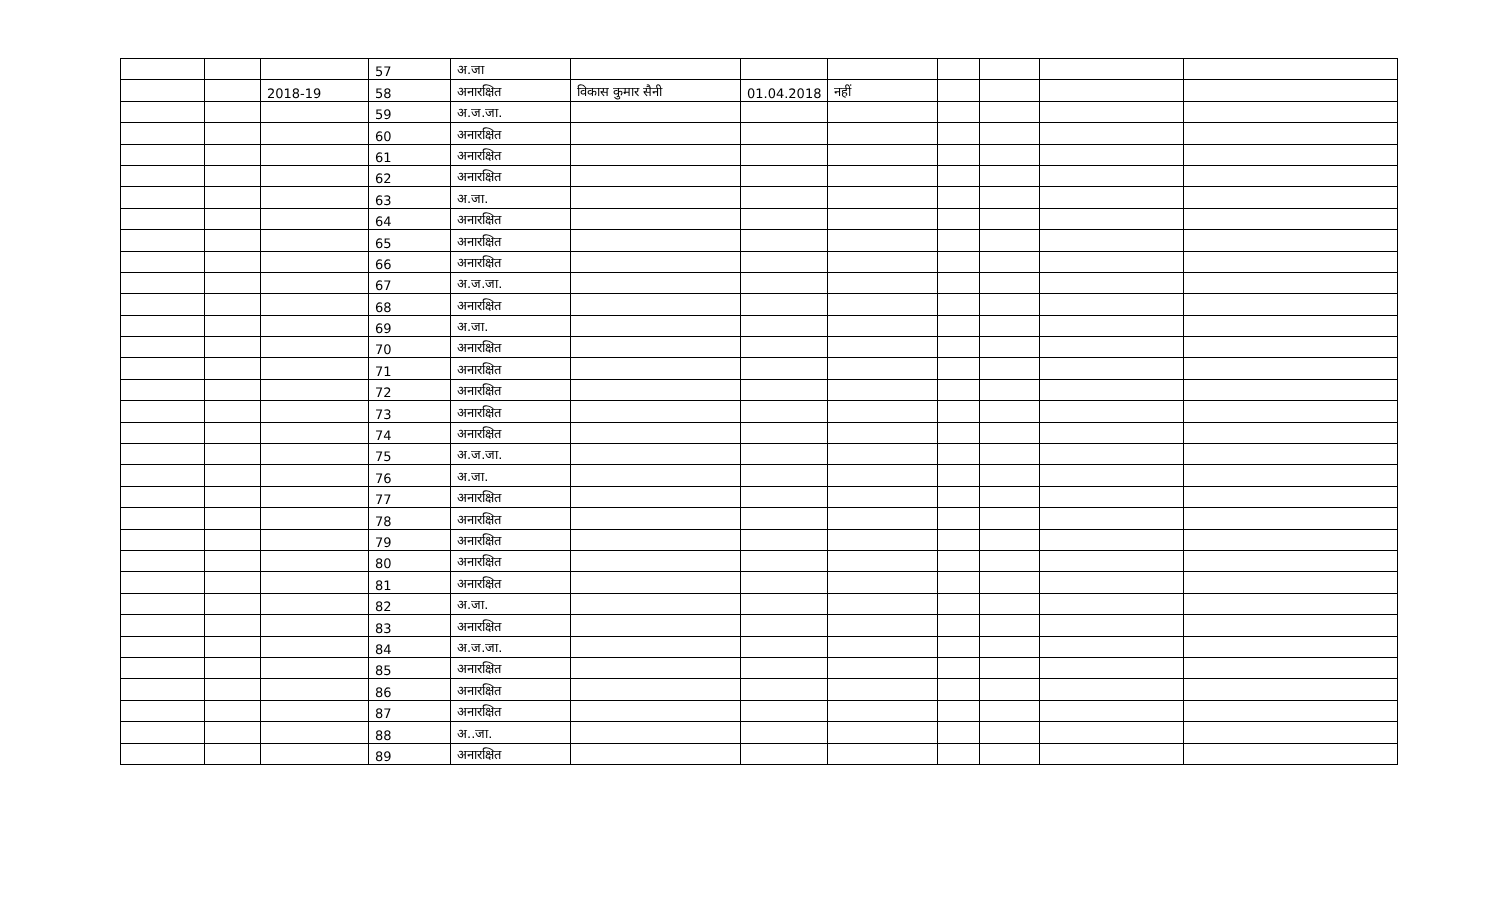| | | | 57 | अ.जा | | | | | | | |
| | | 2018-19 | 58 | अनारक्षित | विकास कुमार सैनी | 01.04.2018 | नहीं | | | | |
| | | | 59 | अ.ज.जा. | | | | | | | |
| | | | 60 | अनारक्षित | | | | | | | |
| | | | 61 | अनारक्षित | | | | | | | |
| | | | 62 | अनारक्षित | | | | | | | |
| | | | 63 | अ.जा. | | | | | | | |
| | | | 64 | अनारक्षित | | | | | | | |
| | | | 65 | अनारक्षित | | | | | | | |
| | | | 66 | अनारक्षित | | | | | | | |
| | | | 67 | अ.ज.जा. | | | | | | | |
| | | | 68 | अनारक्षित | | | | | | | |
| | | | 69 | अ.जा. | | | | | | | |
| | | | 70 | अनारक्षित | | | | | | | |
| | | | 71 | अनारक्षित | | | | | | | |
| | | | 72 | अनारक्षित | | | | | | | |
| | | | 73 | अनारक्षित | | | | | | | |
| | | | 74 | अनारक्षित | | | | | | | |
| | | | 75 | अ.ज.जा. | | | | | | | |
| | | | 76 | अ.जा. | | | | | | | |
| | | | 77 | अनारक्षित | | | | | | | |
| | | | 78 | अनारक्षित | | | | | | | |
| | | | 79 | अनारक्षित | | | | | | | |
| | | | 80 | अनारक्षित | | | | | | | |
| | | | 81 | अनारक्षित | | | | | | | |
| | | | 82 | अ.जा. | | | | | | | |
| | | | 83 | अनारक्षित | | | | | | | |
| | | | 84 | अ.ज.जा. | | | | | | | |
| | | | 85 | अनारक्षित | | | | | | | |
| | | | 86 | अनारक्षित | | | | | | | |
| | | | 87 | अनारक्षित | | | | | | | |
| | | | 88 | अ..जा. | | | | | | | |
| | | | 89 | अनारक्षित | | | | | | | |